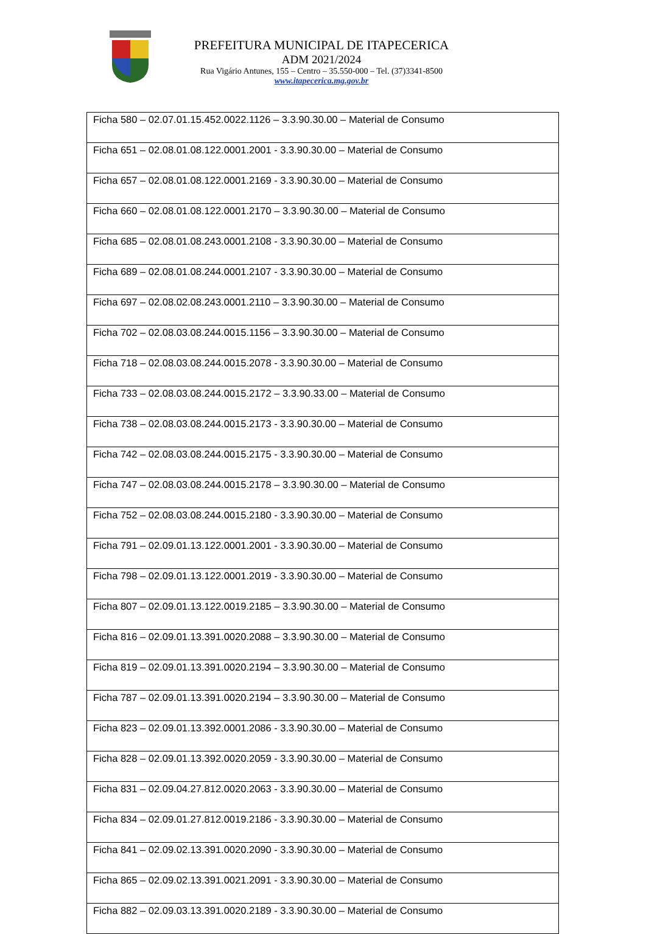PREFEITURA MUNICIPAL DE ITAPECERICA
ADM 2021/2024
Rua Vigário Antunes, 155 – Centro – 35.550-000 – Tel. (37)3341-8500
www.itapecerica.mg.gov.br
| Ficha 580 – 02.07.01.15.452.0022.1126 – 3.3.90.30.00 – Material de Consumo |
| Ficha 651 – 02.08.01.08.122.0001.2001 - 3.3.90.30.00 – Material de Consumo |
| Ficha 657 – 02.08.01.08.122.0001.2169 - 3.3.90.30.00 – Material de Consumo |
| Ficha 660 – 02.08.01.08.122.0001.2170 – 3.3.90.30.00 – Material de Consumo |
| Ficha 685 – 02.08.01.08.243.0001.2108 - 3.3.90.30.00 – Material de Consumo |
| Ficha 689 – 02.08.01.08.244.0001.2107 - 3.3.90.30.00 – Material de Consumo |
| Ficha 697 – 02.08.02.08.243.0001.2110 – 3.3.90.30.00 – Material de Consumo |
| Ficha 702 – 02.08.03.08.244.0015.1156 – 3.3.90.30.00 – Material de Consumo |
| Ficha 718 – 02.08.03.08.244.0015.2078 - 3.3.90.30.00 – Material de Consumo |
| Ficha 733 – 02.08.03.08.244.0015.2172 – 3.3.90.33.00 – Material de Consumo |
| Ficha 738 – 02.08.03.08.244.0015.2173 - 3.3.90.30.00 – Material de Consumo |
| Ficha 742 – 02.08.03.08.244.0015.2175 - 3.3.90.30.00 – Material de Consumo |
| Ficha 747 – 02.08.03.08.244.0015.2178 – 3.3.90.30.00 – Material de Consumo |
| Ficha 752 – 02.08.03.08.244.0015.2180 - 3.3.90.30.00 – Material de Consumo |
| Ficha 791 – 02.09.01.13.122.0001.2001 - 3.3.90.30.00 – Material de Consumo |
| Ficha 798 – 02.09.01.13.122.0001.2019 - 3.3.90.30.00 – Material de Consumo |
| Ficha 807 – 02.09.01.13.122.0019.2185 – 3.3.90.30.00 – Material de Consumo |
| Ficha 816 – 02.09.01.13.391.0020.2088 – 3.3.90.30.00 – Material de Consumo |
| Ficha 819 – 02.09.01.13.391.0020.2194 – 3.3.90.30.00 – Material de Consumo |
| Ficha 787 – 02.09.01.13.391.0020.2194 – 3.3.90.30.00 – Material de Consumo |
| Ficha 823 – 02.09.01.13.392.0001.2086 - 3.3.90.30.00 – Material de Consumo |
| Ficha 828 – 02.09.01.13.392.0020.2059 - 3.3.90.30.00 – Material de Consumo |
| Ficha 831 – 02.09.04.27.812.0020.2063 - 3.3.90.30.00 – Material de Consumo |
| Ficha 834 – 02.09.01.27.812.0019.2186 - 3.3.90.30.00 – Material de Consumo |
| Ficha 841 – 02.09.02.13.391.0020.2090 - 3.3.90.30.00 – Material de Consumo |
| Ficha 865 – 02.09.02.13.391.0021.2091 - 3.3.90.30.00 – Material de Consumo |
| Ficha 882 – 02.09.03.13.391.0020.2189 - 3.3.90.30.00 – Material de Consumo |